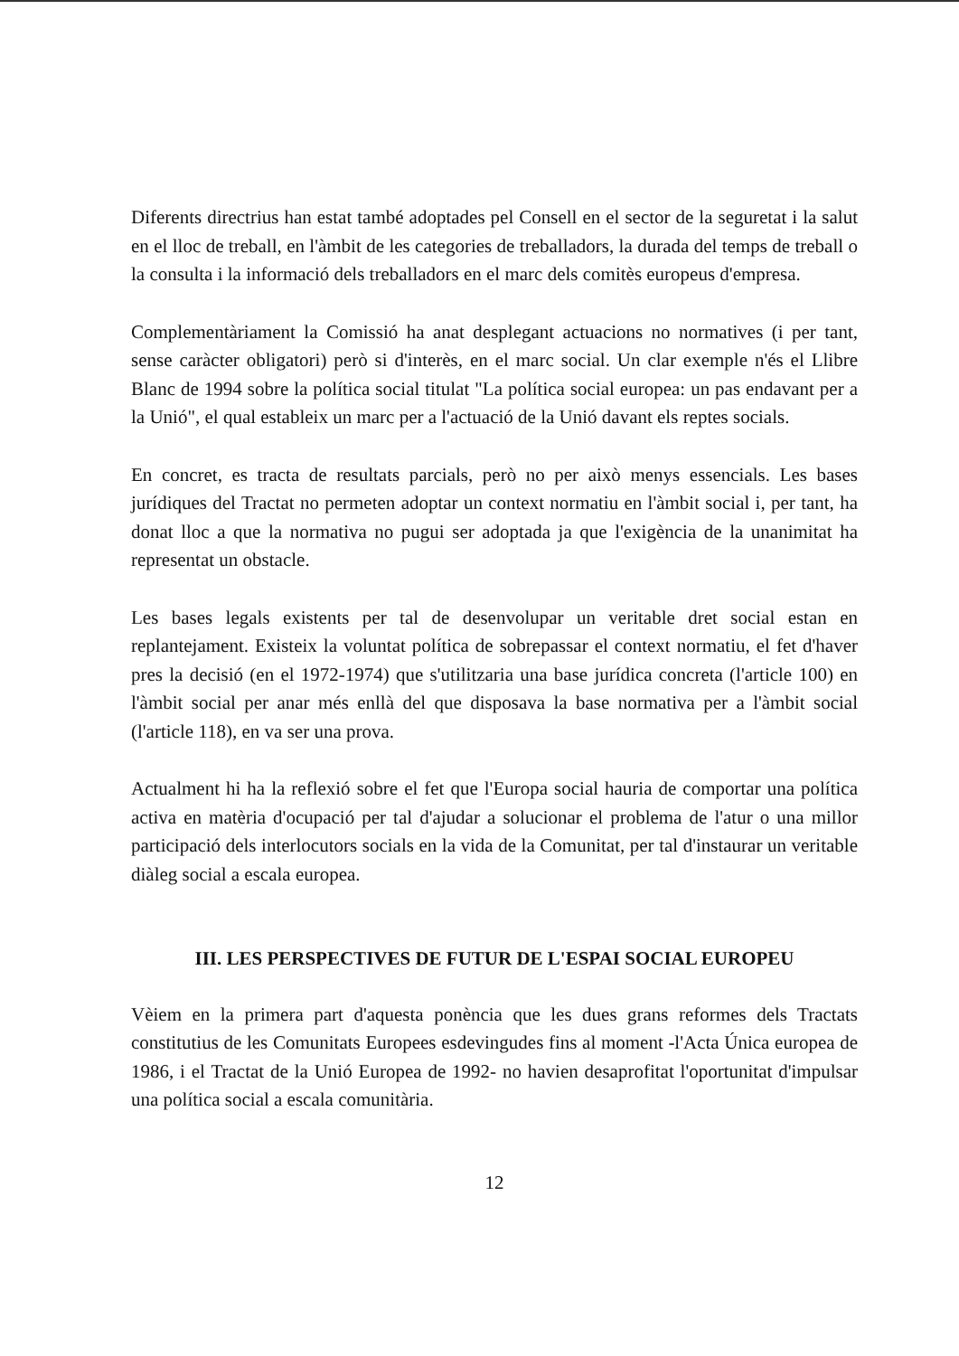Diferents directrius han estat també adoptades pel Consell en el sector de la seguretat i la salut en el lloc de treball, en l'àmbit de les categories de treballadors, la durada del temps de treball o la consulta i la informació dels treballadors en el marc dels comitès europeus d'empresa.
Complementàriament la Comissió ha anat desplegant actuacions no normatives (i per tant, sense caràcter obligatori) però si d'interès, en el marc social. Un clar exemple n'és el Llibre Blanc de 1994 sobre la política social titulat "La política social europea: un pas endavant per a la Unió", el qual estableix un marc per a l'actuació de la Unió davant els reptes socials.
En concret, es tracta de resultats parcials, però no per això menys essencials. Les bases jurídiques del Tractat no permeten adoptar un context normatiu en l'àmbit social i, per tant, ha donat lloc a que la normativa no pugui ser adoptada ja que l'exigència de la unanimitat ha representat un obstacle.
Les bases legals existents per tal de desenvolupar un veritable dret social estan en replantejament. Existeix la voluntat política de sobrepassar el context normatiu, el fet d'haver pres la decisió (en el 1972-1974) que s'utilitzaria una base jurídica concreta (l'article 100) en l'àmbit social per anar més enllà del que disposava la base normativa per a l'àmbit social (l'article 118), en va ser una prova.
Actualment hi ha la reflexió sobre el fet que l'Europa social hauria de comportar una política activa en matèria d'ocupació per tal d'ajudar a solucionar el problema de l'atur o una millor participació dels interlocutors socials en la vida de la Comunitat, per tal d'instaurar un veritable diàleg social a escala europea.
III. LES PERSPECTIVES DE FUTUR DE L'ESPAI SOCIAL EUROPEU
Vèiem en la primera part d'aquesta ponència que les dues grans reformes dels Tractats constitutius de les Comunitats Europees esdevingudes fins al moment -l'Acta Única europea de 1986, i el Tractat de la Unió Europea de 1992- no havien desaprofitat l'oportunitat d'impulsar una política social a escala comunitària.
12